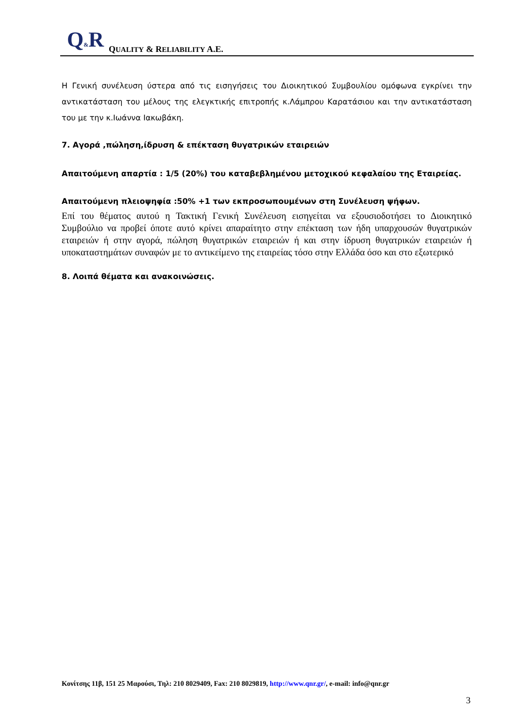Q&R QUALITY & RELIABILITY A.E.
Η Γενική συνέλευση ύστερα από τις εισηγήσεις του Διοικητικού Συμβουλίου ομόφωνα εγκρίνει την αντικατάσταση του μέλους της ελεγκτικής επιτροπής κ.Λάμπρου Καρατάσιου και την αντικατάσταση του με την κ.Ιωάννα Ιακωβάκη.
7. Αγορά ,πώληση,ίδρυση & επέκταση θυγατρικών εταιρειών
Απαιτούμενη απαρτία : 1/5 (20%) του καταβεβλημένου μετοχικού κεφαλαίου της Εταιρείας.
Απαιτούμενη πλειοψηφία :50% +1 των εκπροσωπουμένων στη Συνέλευση ψήφων.
Επί του θέματος αυτού η Τακτική Γενική Συνέλευση εισηγείται να εξουσιοδοτήσει το Διοικητικό Συμβούλιο να προβεί όποτε αυτό κρίνει απαραίτητο στην επέκταση των ήδη υπαρχουσών θυγατρικών εταιρειών ή στην αγορά, πώληση θυγατρικών εταιρειών ή και στην ίδρυση θυγατρικών εταιρειών ή υποκαταστημάτων συναφών με το αντικείμενο της εταιρείας τόσο στην Ελλάδα όσο και στο εξωτερικό
8. Λοιπά θέματα και ανακοινώσεις.
Κονίτσης 11β, 151 25 Μαρούσι, Τηλ: 210 8029409, Fax: 210 8029819, http://www.qnr.gr/, e-mail: info@qnr.gr
3